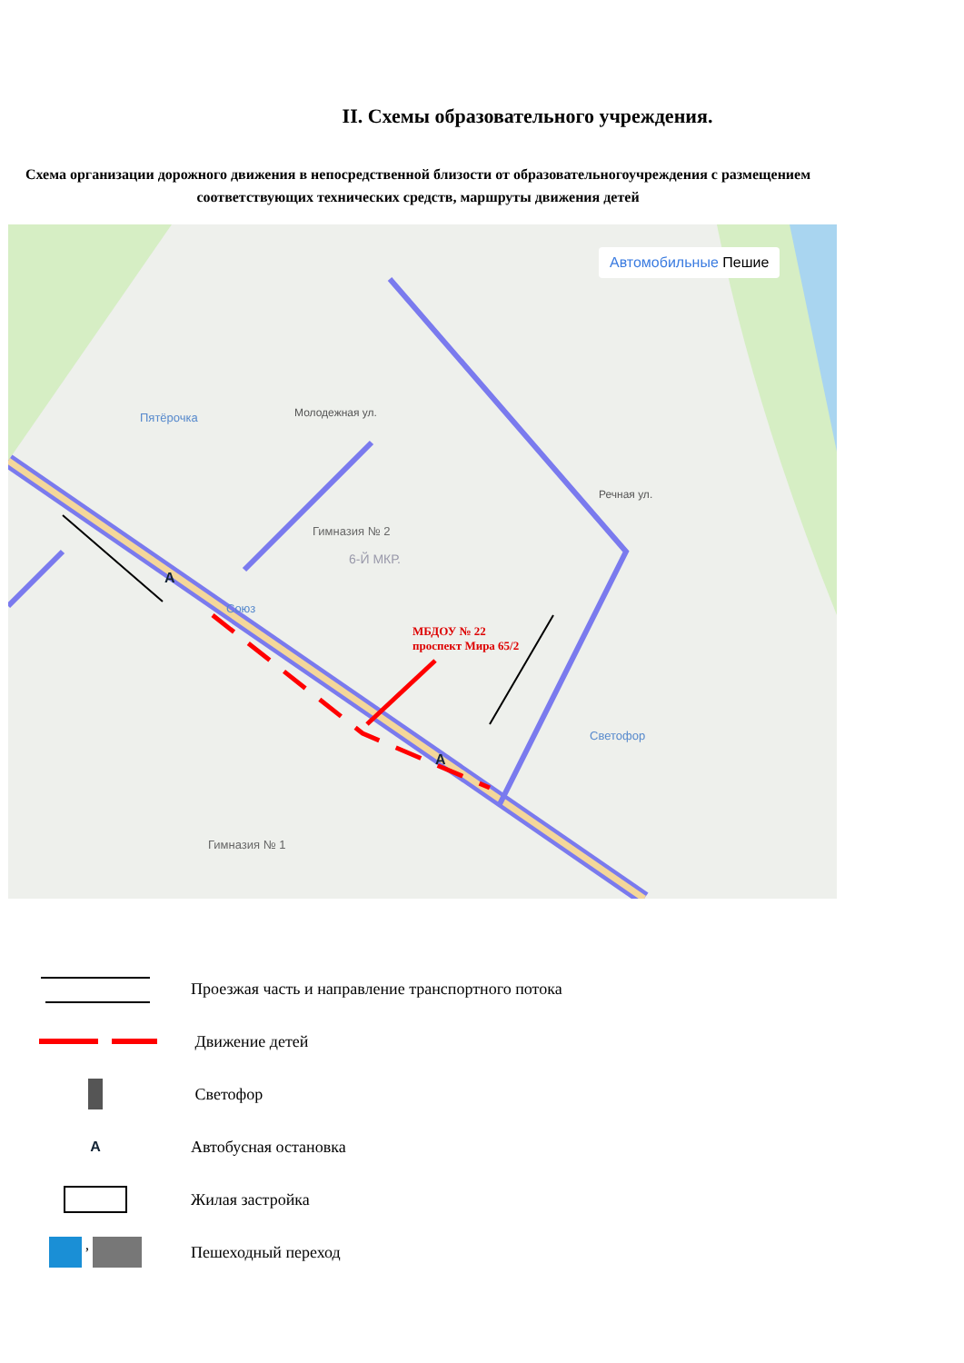II. Схемы образовательного учреждения.
Схема организации дорожного движения в непосредственной близости от образовательногоучреждения с размещением соответствующих технических средств, маршруты движения детей
Автомобильные Пешие
МБДОУ № 22
проспект Мира 65/2
Гимназия № 2
6-Й МКР.
Пятёрочка
Союз
Светофор
Гимназия № 1
Молодежная ул.
Речная ул.
A
A
Проезжая часть и направление транспортного потока
Движение детей
Светофор
A Автобусная остановка
Жилая застройка
, Пешеходный переход